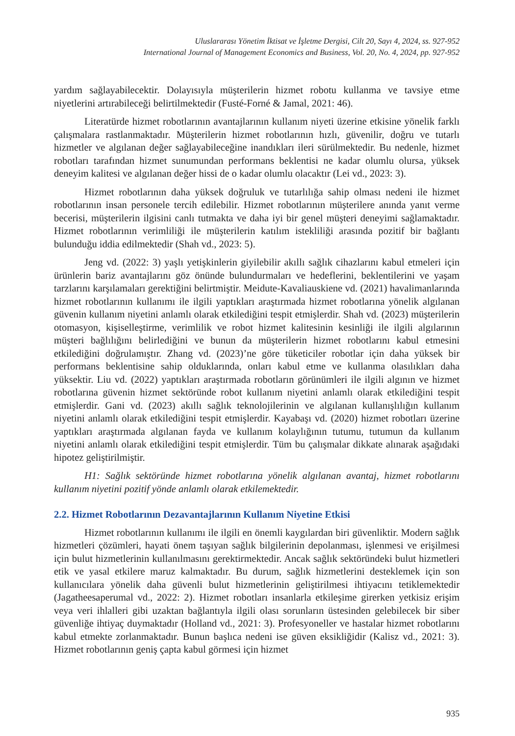Uluslararası Yönetim İktisat ve İşletme Dergisi, Cilt 20, Sayı 4, 2024, ss. 927-952
International Journal of Management Economics and Business, Vol. 20, No. 4, 2024, pp. 927-952
yardım sağlayabilecektir. Dolayısıyla müşterilerin hizmet robotu kullanma ve tavsiye etme niyetlerini artırabileceği belirtilmektedir (Fusté-Forné & Jamal, 2021: 46).
Literatürde hizmet robotlarının avantajlarının kullanım niyeti üzerine etkisine yönelik farklı çalışmalara rastlanmaktadır. Müşterilerin hizmet robotlarının hızlı, güvenilir, doğru ve tutarlı hizmetler ve algılanan değer sağlayabileceğine inandıkları ileri sürülmektedir. Bu nedenle, hizmet robotları tarafından hizmet sunumundan performans beklentisi ne kadar olumlu olursa, yüksek deneyim kalitesi ve algılanan değer hissi de o kadar olumlu olacaktır (Lei vd., 2023: 3).
Hizmet robotlarının daha yüksek doğruluk ve tutarlılığa sahip olması nedeni ile hizmet robotlarının insan personele tercih edilebilir. Hizmet robotlarının müşterilere anında yanıt verme becerisi, müşterilerin ilgisini canlı tutmakta ve daha iyi bir genel müşteri deneyimi sağlamaktadır. Hizmet robotlarının verimliliği ile müşterilerin katılım istekliliği arasında pozitif bir bağlantı bulunduğu iddia edilmektedir (Shah vd., 2023: 5).
Jeng vd. (2022: 3) yaşlı yetişkinlerin giyilebilir akıllı sağlık cihazlarını kabul etmeleri için ürünlerin bariz avantajlarını göz önünde bulundurmaları ve hedeflerini, beklentilerini ve yaşam tarzlarını karşılamaları gerektiğini belirtmiştir. Meidute-Kavaliauskiene vd. (2021) havalimanlarında hizmet robotlarının kullanımı ile ilgili yaptıkları araştırmada hizmet robotlarına yönelik algılanan güvenin kullanım niyetini anlamlı olarak etkilediğini tespit etmişlerdir. Shah vd. (2023) müşterilerin otomasyon, kişiselleştirme, verimlilik ve robot hizmet kalitesinin kesinliği ile ilgili algılarının müşteri bağlılığını belirlediğini ve bunun da müşterilerin hizmet robotlarını kabul etmesini etkilediğini doğrulamıştır. Zhang vd. (2023)’ne göre tüketiciler robotlar için daha yüksek bir performans beklentisine sahip olduklarında, onları kabul etme ve kullanma olasılıkları daha yüksektir. Liu vd. (2022) yaptıkları araştırmada robotların görünümleri ile ilgili algının ve hizmet robotlarına güvenin hizmet sektöründe robot kullanım niyetini anlamlı olarak etkilediğini tespit etmişlerdir. Gani vd. (2023) akıllı sağlık teknolojilerinin ve algılanan kullanışlılığın kullanım niyetini anlamlı olarak etkilediğini tespit etmişlerdir. Kayabaşı vd. (2020) hizmet robotları üzerine yaptıkları araştırmada algılanan fayda ve kullanım kolaylığının tutumu, tutumun da kullanım niyetini anlamlı olarak etkilediğini tespit etmişlerdir. Tüm bu çalışmalar dikkate alınarak aşağıdaki hipotez geliştirilmiştir.
H1: Sağlık sektöründe hizmet robotlarına yönelik algılanan avantaj, hizmet robotlarını kullanım niyetini pozitif yönde anlamlı olarak etkilemektedir.
2.2. Hizmet Robotlarının Dezavantajlarının Kullanım Niyetine Etkisi
Hizmet robotlarının kullanımı ile ilgili en önemli kaygılardan biri güvenliktir. Modern sağlık hizmetleri çözümleri, hayati önem taşıyan sağlık bilgilerinin depolanması, işlenmesi ve erişilmesi için bulut hizmetlerinin kullanılmasını gerektirmektedir. Ancak sağlık sektöründeki bulut hizmetleri etik ve yasal etkilere maruz kalmaktadır. Bu durum, sağlık hizmetlerini desteklemek için son kullanıcılara yönelik daha güvenli bulut hizmetlerinin geliştirilmesi ihtiyacını tetiklemektedir (Jagatheesaperumal vd., 2022: 2). Hizmet robotları insanlarla etkileşime girerken yetkisiz erişim veya veri ihlalleri gibi uzaktan bağlantıyla ilgili olası sorunların üstesinden gelebilecek bir siber güvenliğe ihtiyaç duymaktadır (Holland vd., 2021: 3). Profesyoneller ve hastalar hizmet robotlarını kabul etmekte zorlanmaktadır. Bunun başlıca nedeni ise güven eksikliğidir (Kalisz vd., 2021: 3). Hizmet robotlarının geniş çapta kabul görmesi için hizmet
935